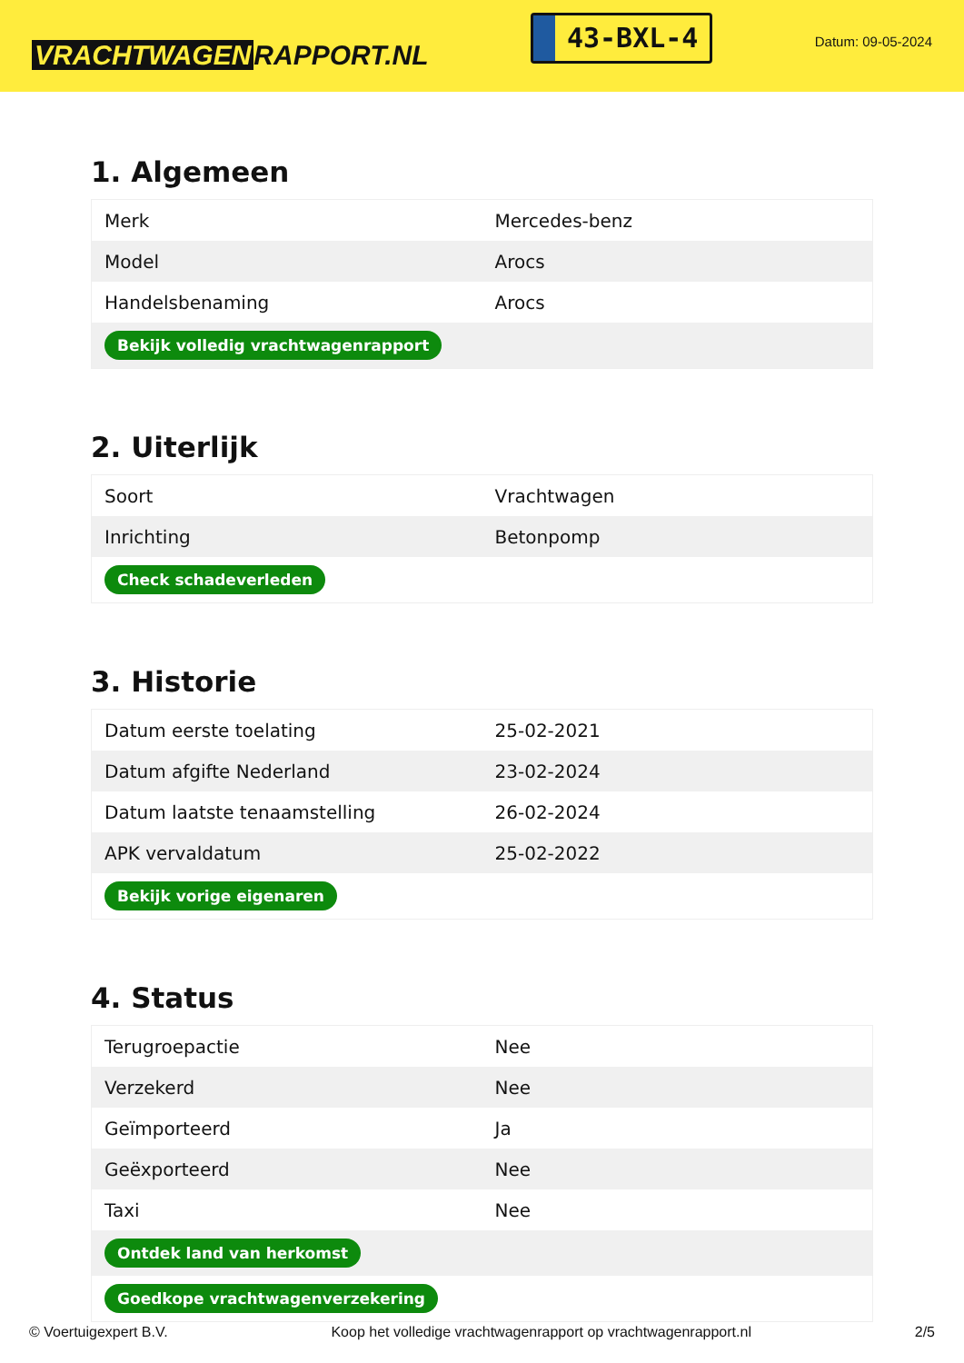VRACHTWAGEN RAPPORT.NL
43-BXL-4
Datum: 09-05-2024
1. Algemeen
| Merk | Mercedes-benz |
| Model | Arocs |
| Handelsbenaming | Arocs |
| Bekijk volledig vrachtwagenrapport | |
2. Uiterlijk
| Soort | Vrachtwagen |
| Inrichting | Betonpomp |
| Check schadeverleden | |
3. Historie
| Datum eerste toelating | 25-02-2021 |
| Datum afgifte Nederland | 23-02-2024 |
| Datum laatste tenaamstelling | 26-02-2024 |
| APK vervaldatum | 25-02-2022 |
| Bekijk vorige eigenaren | |
4. Status
| Terugroepactie | Nee |
| Verzekerd | Nee |
| Geïmporteerd | Ja |
| Geëxporteerd | Nee |
| Taxi | Nee |
| Ontdek land van herkomst | |
| Goedkope vrachtwagenverzekering | |
© Voertuigexpert B.V. Koop het volledige vrachtwagenrapport op vrachtwagenrapport.nl 2/5